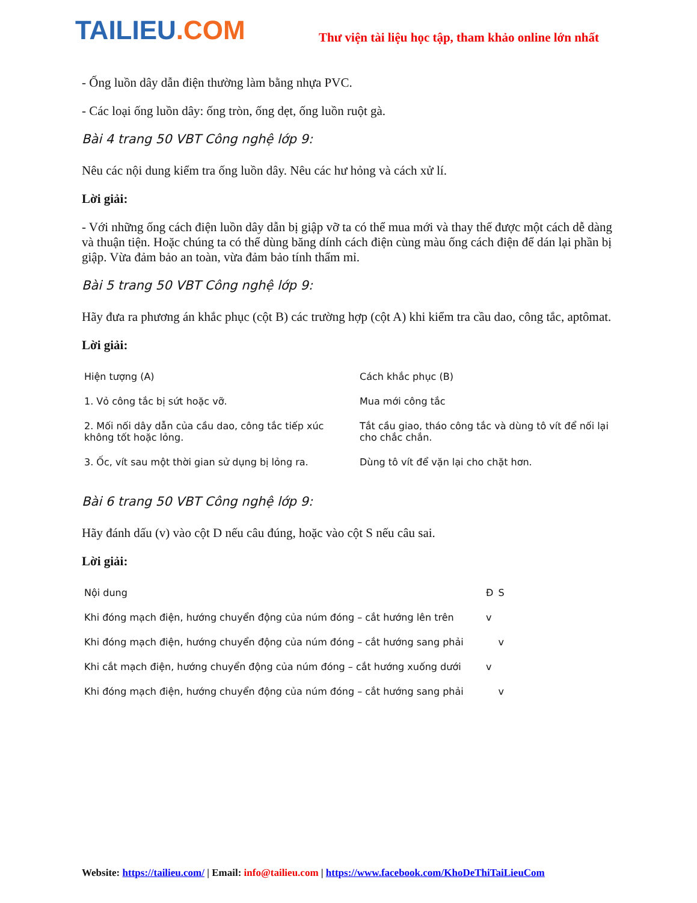TAILIEU.COM
Thư viện tài liệu học tập, tham khảo online lớn nhất
- Ống luồn dây dẫn điện thường làm bằng nhựa PVC.
- Các loại ống luồn dây: ống tròn, ống dẹt, ống luồn ruột gà.
Bài 4 trang 50 VBT Công nghệ lớp 9:
Nêu các nội dung kiểm tra ống luồn dây. Nêu các hư hỏng và cách xử lí.
Lời giải:
- Với những ống cách điện luồn dây dẫn bị giập vỡ ta có thể mua mới và thay thế được một cách dễ dàng và thuận tiện. Hoặc chúng ta có thể dùng băng dính cách điện cùng màu ống cách điện để dán lại phần bị giập. Vừa đảm bảo an toàn, vừa đảm bảo tính thẩm mỉ.
Bài 5 trang 50 VBT Công nghệ lớp 9:
Hãy đưa ra phương án khắc phục (cột B) các trường hợp (cột A) khi kiểm tra cầu dao, công tắc, aptômat.
Lời giải:
| Hiện tượng (A) | Cách khắc phục (B) |
| --- | --- |
| 1. Vỏ công tắc bị sứt hoặc vỡ. | Mua mới công tắc |
| 2. Mối nối dây dẫn của cầu dao, công tắc tiếp xúc không tốt hoặc lỏng. | Tắt cầu giao, tháo công tắc và dùng tô vít để nối lại cho chắc chắn. |
| 3. Ốc, vít sau một thời gian sử dụng bị lỏng ra. | Dùng tô vít để vặn lại cho chặt hơn. |
Bài 6 trang 50 VBT Công nghệ lớp 9:
Hãy đánh dấu (v) vào cột D nếu câu đúng, hoặc vào cột S nếu câu sai.
Lời giải:
| Nội dung | Đ | S |
| --- | --- | --- |
| Khi đóng mạch điện, hướng chuyển động của núm đóng – cắt hướng lên trên | v | |
| Khi đóng mạch điện, hướng chuyển động của núm đóng – cắt hướng sang phải | | v |
| Khi cắt mạch điện, hướng chuyển động của núm đóng – cắt hướng xuống dưới | v | |
| Khi đóng mạch điện, hướng chuyển động của núm đóng – cắt hướng sang phải | | v |
Website: https://tailieu.com/ | Email: info@tailieu.com | https://www.facebook.com/KhoDeThiTaiLieuCom